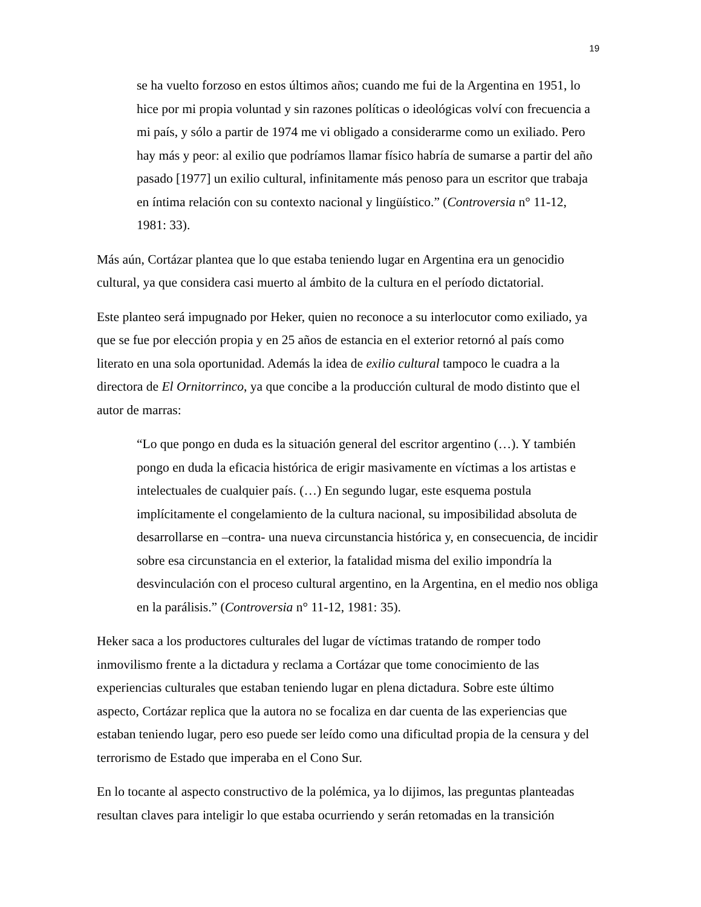19
se ha vuelto forzoso en estos últimos años; cuando me fui de la Argentina en 1951, lo hice por mi propia voluntad y sin razones políticas o ideológicas volví con frecuencia a mi país, y sólo a partir de 1974 me vi obligado a considerarme como un exiliado. Pero hay más y peor: al exilio que podríamos llamar físico habría de sumarse a partir del año pasado [1977] un exilio cultural, infinitamente más penoso para un escritor que trabaja en íntima relación con su contexto nacional y lingüístico.” (Controversia n° 11-12, 1981: 33).
Más aún, Cortázar plantea que lo que estaba teniendo lugar en Argentina era un genocidio cultural, ya que considera casi muerto al ámbito de la cultura en el período dictatorial.
Este planteo será impugnado por Heker, quien no reconoce a su interlocutor como exiliado, ya que se fue por elección propia y en 25 años de estancia en el exterior retornó al país como literato en una sola oportunidad. Además la idea de exilio cultural tampoco le cuadra a la directora de El Ornitorrinco, ya que concibe a la producción cultural de modo distinto que el autor de marras:
“Lo que pongo en duda es la situación general del escritor argentino (…). Y también pongo en duda la eficacia histórica de erigir masivamente en víctimas a los artistas e intelectuales de cualquier país. (…) En segundo lugar, este esquema postula implícitamente el congelamiento de la cultura nacional, su imposibilidad absoluta de desarrollarse en –contra- una nueva circunstancia histórica y, en consecuencia, de incidir sobre esa circunstancia en el exterior, la fatalidad misma del exilio impondría la desvinculación con el proceso cultural argentino, en la Argentina, en el medio nos obliga en la parálisis.” (Controversia n° 11-12, 1981: 35).
Heker saca a los productores culturales del lugar de víctimas tratando de romper todo inmovilismo frente a la dictadura y reclama a Cortázar que tome conocimiento de las experiencias culturales que estaban teniendo lugar en plena dictadura. Sobre este último aspecto, Cortázar replica que la autora no se focaliza en dar cuenta de las experiencias que estaban teniendo lugar, pero eso puede ser leído como una dificultad propia de la censura y del terrorismo de Estado que imperaba en el Cono Sur.
En lo tocante al aspecto constructivo de la polémica, ya lo dijimos, las preguntas planteadas resultan claves para inteligir lo que estaba ocurriendo y serán retomadas en la transición